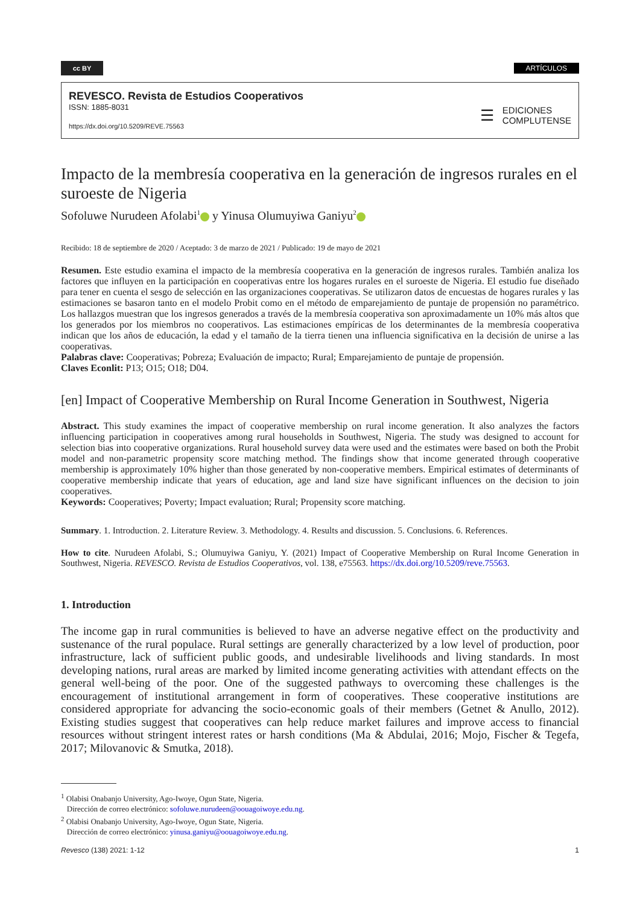cc BY
ARTÍCULOS
REVESCO. Revista de Estudios Cooperativos
ISSN: 1885-8031
https://dx.doi.org/10.5209/REVE.75563
☰
EDICIONES
COMPLUTENSE
Impacto de la membresía cooperativa en la generación de ingresos rurales en el suroeste de Nigeria
Sofoluwe Nurudeen Afolabi<sup>1</sup> y Yinusa Olumuyiwa Ganiyu<sup>2</sup>
Recibido: 18 de septiembre de 2020 / Aceptado: 3 de marzo de 2021 / Publicado: 19 de mayo de 2021
Resumen. Este estudio examina el impacto de la membresía cooperativa en la generación de ingresos rurales. También analiza los factores que influyen en la participación en cooperativas entre los hogares rurales en el suroeste de Nigeria. El estudio fue diseñado para tener en cuenta el sesgo de selección en las organizaciones cooperativas. Se utilizaron datos de encuestas de hogares rurales y las estimaciones se basaron tanto en el modelo Probit como en el método de emparejamiento de puntaje de propensión no paramétrico. Los hallazgos muestran que los ingresos generados a través de la membresía cooperativa son aproximadamente un 10% más altos que los generados por los miembros no cooperativos. Las estimaciones empíricas de los determinantes de la membresía cooperativa indican que los años de educación, la edad y el tamaño de la tierra tienen una influencia significativa en la decisión de unirse a las cooperativas.
Palabras clave: Cooperativas; Pobreza; Evaluación de impacto; Rural; Emparejamiento de puntaje de propensión.
Claves Econlit: P13; O15; O18; D04.
[en] Impact of Cooperative Membership on Rural Income Generation in Southwest, Nigeria
Abstract. This study examines the impact of cooperative membership on rural income generation. It also analyzes the factors influencing participation in cooperatives among rural households in Southwest, Nigeria. The study was designed to account for selection bias into cooperative organizations. Rural household survey data were used and the estimates were based on both the Probit model and non-parametric propensity score matching method. The findings show that income generated through cooperative membership is approximately 10% higher than those generated by non-cooperative members. Empirical estimates of determinants of cooperative membership indicate that years of education, age and land size have significant influences on the decision to join cooperatives.
Keywords: Cooperatives; Poverty; Impact evaluation; Rural; Propensity score matching.
Summary. 1. Introduction. 2. Literature Review. 3. Methodology. 4. Results and discussion. 5. Conclusions. 6. References.
How to cite. Nurudeen Afolabi, S.; Olumuyiwa Ganiyu, Y. (2021) Impact of Cooperative Membership on Rural Income Generation in Southwest, Nigeria. REVESCO. Revista de Estudios Cooperativos, vol. 138, e75563. https://dx.doi.org/10.5209/reve.75563.
1. Introduction
The income gap in rural communities is believed to have an adverse negative effect on the productivity and sustenance of the rural populace. Rural settings are generally characterized by a low level of production, poor infrastructure, lack of sufficient public goods, and undesirable livelihoods and living standards. In most developing nations, rural areas are marked by limited income generating activities with attendant effects on the general well-being of the poor. One of the suggested pathways to overcoming these challenges is the encouragement of institutional arrangement in form of cooperatives. These cooperative institutions are considered appropriate for advancing the socio-economic goals of their members (Getnet & Anullo, 2012). Existing studies suggest that cooperatives can help reduce market failures and improve access to financial resources without stringent interest rates or harsh conditions (Ma & Abdulai, 2016; Mojo, Fischer & Tegefa, 2017; Milovanovic & Smutka, 2018).
<sup>1</sup> Olabisi Onabanjo University, Ago-Iwoye, Ogun State, Nigeria.
Dirección de correo electrónico: sofoluwe.nurudeen@oouagoiwoye.edu.ng.
<sup>2</sup> Olabisi Onabanjo University, Ago-Iwoye, Ogun State, Nigeria.
Dirección de correo electrónico: yinusa.ganiyu@oouagoiwoye.edu.ng.
Revesco (138) 2021: 1-12 1